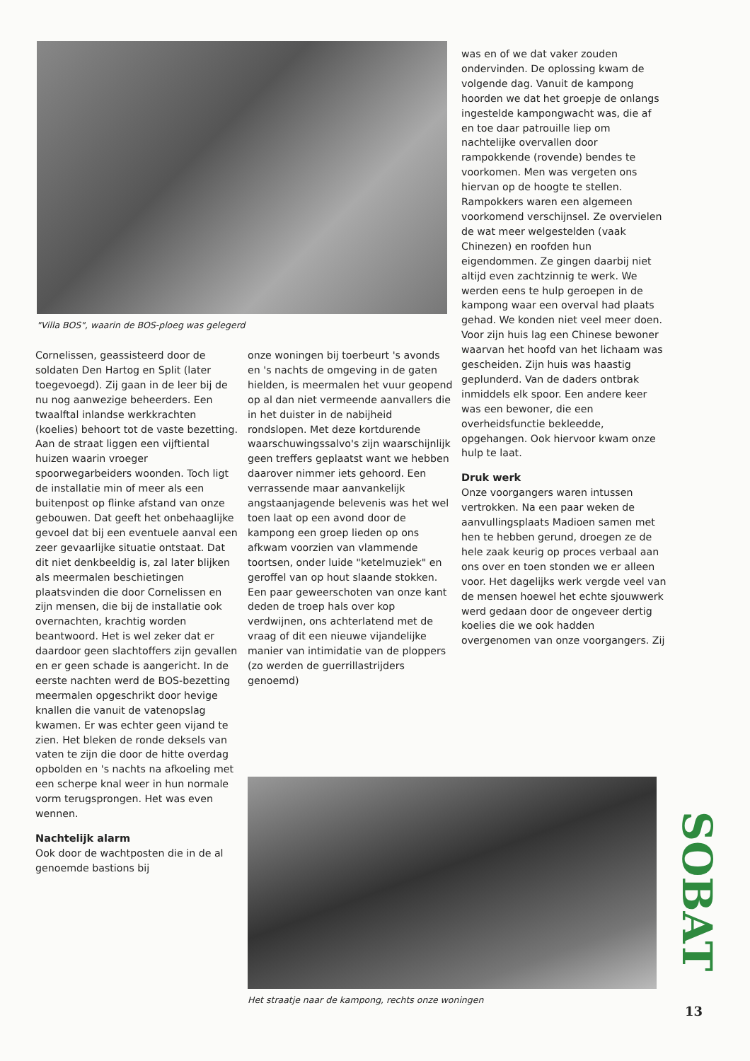"Villa BOS", waarin de BOS-ploeg was gelegerd
Cornelissen, geassisteerd door de soldaten Den Hartog en Split (later toegevoegd). Zij gaan in de leer bij de nu nog aanwezige beheerders. Een twaalftal inlandse werkkrachten (koelies) behoort tot de vaste bezetting. Aan de straat liggen een vijftiental huizen waarin vroeger spoorwegarbeiders woonden. Toch ligt de installatie min of meer als een buitenpost op flinke afstand van onze gebouwen. Dat geeft het onbehaaglijke gevoel dat bij een eventuele aanval een zeer gevaarlijke situatie ontstaat. Dat dit niet denkbeeldig is, zal later blijken als meermalen beschietingen plaatsvinden die door Cornelissen en zijn mensen, die bij de installatie ook overnachten, krachtig worden beantwoord. Het is wel zeker dat er daardoor geen slachtoffers zijn gevallen en er geen schade is aangericht. In de eerste nachten werd de BOS-bezetting meermalen opgeschrikt door hevige knallen die vanuit de vatenopslag kwamen. Er was echter geen vijand te zien. Het bleken de ronde deksels van vaten te zijn die door de hitte overdag opbolden en 's nachts na afkoeling met een scherpe knal weer in hun normale vorm terugsprongen. Het was even wennen.
Nachtelijk alarm
Ook door de wachtposten die in de al genoemde bastions bij
onze woningen bij toerbeurt 's avonds en 's nachts de omgeving in de gaten hielden, is meermalen het vuur geopend op al dan niet vermeende aanvallers die in het duister in de nabijheid rondslopen. Met deze kortdurende waarschuwingssalvo's zijn waarschijnlijk geen treffers geplaatst want we hebben daarover nimmer iets gehoord. Een verrassende maar aanvankelijk angstaanjagende belevenis was het wel toen laat op een avond door de kampong een groep lieden op ons afkwam voorzien van vlammende toortsen, onder luide "ketelmuziek" en geroffel van op hout slaande stokken. Een paar geweerschoten van onze kant deden de troep hals over kop verdwijnen, ons achterlatend met de vraag of dit een nieuwe vijandelijke manier van intimidatie van de ploppers (zo werden de guerrillastrijders genoemd)
was en of we dat vaker zouden ondervinden. De oplossing kwam de volgende dag. Vanuit de kampong hoorden we dat het groepje de onlangs ingestelde kampongwacht was, die af en toe daar patrouille liep om nachtelijke overvallen door rampokkende (rovende) bendes te voorkomen. Men was vergeten ons hiervan op de hoogte te stellen. Rampokkers waren een algemeen voorkomend verschijnsel. Ze overvielen de wat meer welgestelden (vaak Chinezen) en roofden hun eigendommen. Ze gingen daarbij niet altijd even zachtzinnig te werk. We werden eens te hulp geroepen in de kampong waar een overval had plaats gehad. We konden niet veel meer doen. Voor zijn huis lag een Chinese bewoner waarvan het hoofd van het lichaam was gescheiden. Zijn huis was haastig geplunderd. Van de daders ontbrak inmiddels elk spoor. Een andere keer was een bewoner, die een overheidsfunctie bekleedde, opgehangen. Ook hiervoor kwam onze hulp te laat.
Druk werk
Onze voorgangers waren intussen vertrokken. Na een paar weken de aanvullingsplaats Madioen samen met hen te hebben gerund, droegen ze de hele zaak keurig op proces verbaal aan ons over en toen stonden we er alleen voor. Het dagelijks werk vergde veel van de mensen hoewel het echte sjouwwerk werd gedaan door de ongeveer dertig koelies die we ook hadden overgenomen van onze voorgangers. Zij
Het straatje naar de kampong, rechts onze woningen
SOBAT
13